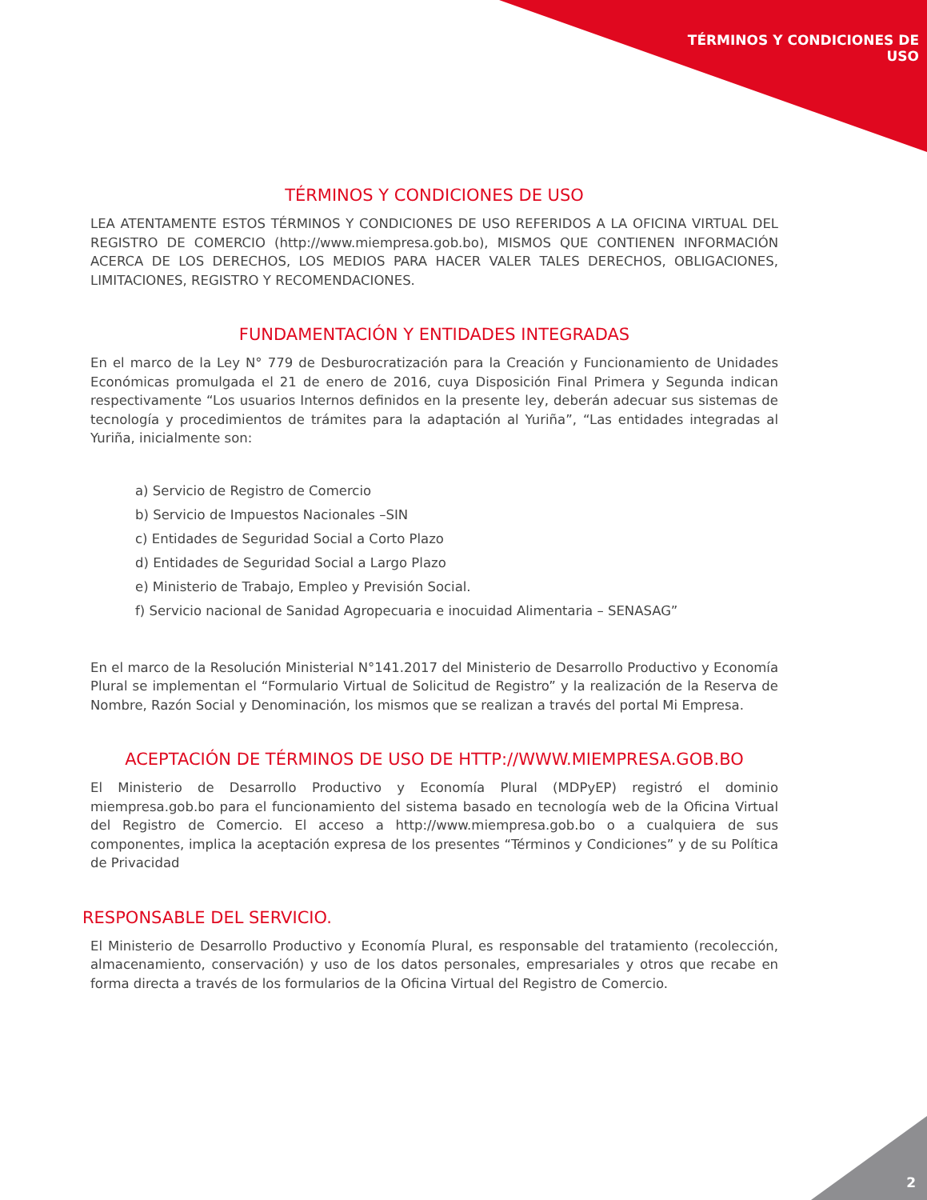TÉRMINOS Y CONDICIONES DE
USO
TÉRMINOS Y CONDICIONES DE USO
LEA ATENTAMENTE ESTOS TÉRMINOS Y CONDICIONES DE USO REFERIDOS A LA OFICINA VIRTUAL DEL REGISTRO DE COMERCIO (http://www.miempresa.gob.bo), MISMOS QUE CONTIENEN INFORMACIÓN ACERCA DE LOS DERECHOS, LOS MEDIOS PARA HACER VALER TALES DERECHOS, OBLIGACIONES, LIMITACIONES, REGISTRO Y RECOMENDACIONES.
FUNDAMENTACIÓN Y ENTIDADES INTEGRADAS
En el marco de la Ley N° 779 de Desburocratización para la Creación y Funcionamiento de Unidades Económicas promulgada el 21 de enero de 2016, cuya Disposición Final Primera y Segunda indican respectivamente “Los usuarios Internos definidos en la presente ley, deberán adecuar sus sistemas de tecnología y procedimientos de trámites para la adaptación al Yuriña”, “Las entidades integradas al Yuriña, inicialmente son:
a) Servicio de Registro de Comercio
b) Servicio de Impuestos Nacionales –SIN
c) Entidades de Seguridad Social a Corto Plazo
d) Entidades de Seguridad Social a Largo Plazo
e) Ministerio de Trabajo, Empleo y Previsión Social.
f) Servicio nacional de Sanidad Agropecuaria e inocuidad Alimentaria – SENASAG”
En el marco de la Resolución Ministerial N°141.2017 del Ministerio de Desarrollo Productivo y Economía Plural se implementan el “Formulario Virtual de Solicitud de Registro” y la realización de la Reserva de Nombre, Razón Social y Denominación, los mismos que se realizan a través del portal Mi Empresa.
ACEPTACIÓN DE TÉRMINOS DE USO DE HTTP://WWW.MIEMPRESA.GOB.BO
El Ministerio de Desarrollo Productivo y Economía Plural (MDPyEP) registró el dominio miempresa.gob.bo para el funcionamiento del sistema basado en tecnología web de la Oficina Virtual del Registro de Comercio. El acceso a http://www.miempresa.gob.bo o a cualquiera de sus componentes, implica la aceptación expresa de los presentes “Términos y Condiciones” y de su Política de Privacidad
RESPONSABLE DEL SERVICIO.
El Ministerio de Desarrollo Productivo y Economía Plural, es responsable del tratamiento (recolección, almacenamiento, conservación) y uso de los datos personales, empresariales y otros que recabe en forma directa a través de los formularios de la Oficina Virtual del Registro de Comercio.
2